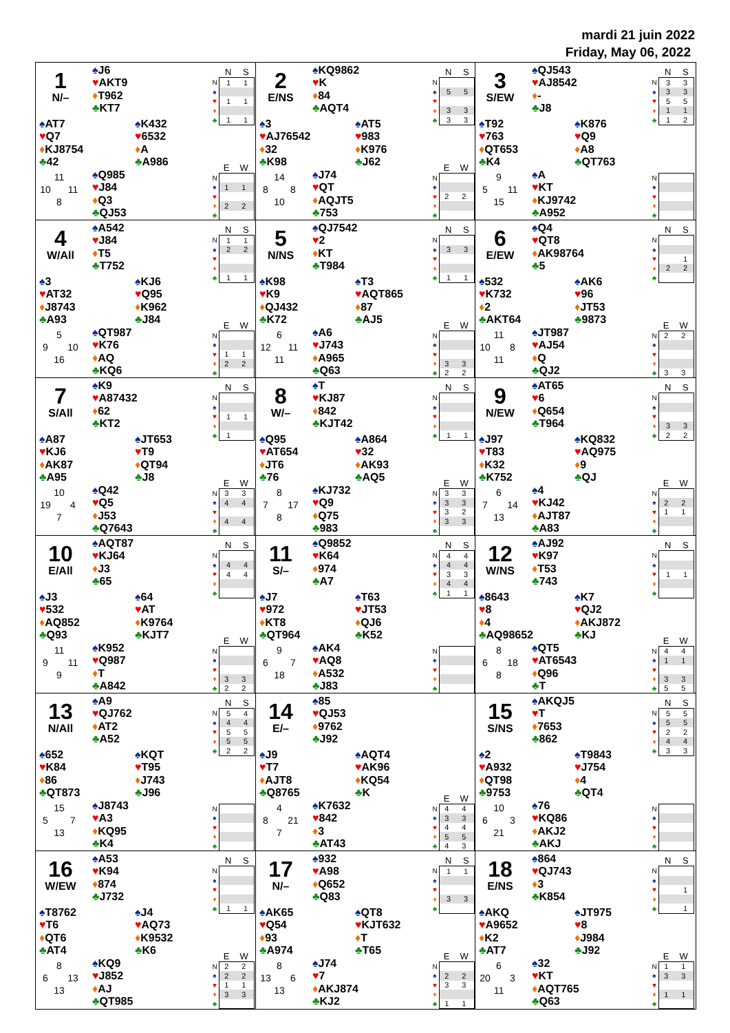mardi 21 juin 2022
Friday, May 06, 2022
1
N/–
♠J6
♥AKT9
♦T962
♣KT7
| | N | S |
| --- | --- | --- |
| N | 1 | 1 |
| ♠ | | |
| ♥ | 1 | 1 |
| ♦ | | |
| ♣ | 1 | 1 |
♠AT7
♥Q7
♦KJ8754
♣42
♠K432
♥6532
♦A
♣A986
11 10 11 8
♠Q985
♥J84
♦Q3
♣QJ53
| | E | W |
| --- | --- | --- |
| N | | |
| ♠ | 1 | 1 |
| ♥ | | |
| ♦ | 2 | 2 |
| ♣ | | |
2
E/NS
♠KQ9862
♥K
♦84
♣AQT4
| | N | S |
| --- | --- | --- |
| N | | |
| ♠ | 5 | 5 |
| ♥ | | |
| ♦ | 3 | 3 |
| ♣ | 3 | 3 |
♠3
♥AJ76542
♦32
♣K98
♠AT5
♥983
♦K976
♣J62
14 8 8 10
♠J74
♥QT
♦AQJT5
♣753
| | E | W |
| --- | --- | --- |
| N | | |
| ♠ | | |
| ♥ | 2 | 2 |
| ♦ | | |
| ♣ | | |
3
S/EW
♠QJ543
♥AJ8542
♦-
♣J8
| | N | S |
| --- | --- | --- |
| N | 3 | 3 |
| ♠ | 3 | 3 |
| ♥ | 5 | 5 |
| ♦ | 1 | 1 |
| ♣ | 1 | 2 |
♠T92
♥763
♦QT653
♣K4
♠K876
♥Q9
♦A8
♣QT763
9 5 11 15
♠A
♥KT
♦KJ9742
♣A952
| N | | |
| ♠ | | |
| ♥ | | |
| ♦ | | |
| ♣ | | |
4
W/All
♠A542
♥J84
♦T5
♣T752
| | N | S |
| --- | --- | --- |
| N | 1 | 1 |
| ♠ | 2 | 2 |
| ♥ | | |
| ♦ | | |
| ♣ | 1 | 1 |
♠3
♥AT32
♦J8743
♣A93
♠KJ6
♥Q95
♦K962
♣J84
5 9 10 16
♠QT987
♥K76
♦AQ
♣KQ6
| | E | W |
| --- | --- | --- |
| N | | |
| ♠ | | |
| ♥ | 1 | 1 |
| ♦ | 2 | 2 |
| ♣ | | |
5
N/NS
♠QJ7542
♥2
♦KT
♣T984
| | N | S |
| --- | --- | --- |
| N | | |
| ♠ | 3 | 3 |
| ♥ | | |
| ♦ | | |
| ♣ | 1 | 1 |
♠K98
♥K9
♦QJ432
♣K72
♠T3
♥AQT865
♦87
♣AJ5
6 12 11 11
♠A6
♥J743
♦A965
♣Q63
| | E | W |
| --- | --- | --- |
| N | | |
| ♠ | | |
| ♥ | | |
| ♦ | 3 | 3 |
| ♣ | 2 | 2 |
6
E/EW
♠Q4
♥QT8
♦AK98764
♣5
| | N | S |
| --- | --- | --- |
| N | | |
| ♠ | | |
| ♥ | | 1 |
| ♦ | 2 | 2 |
| ♣ | | |
♠532
♥K732
♦2
♣AKT64
♠AK6
♥96
♦JT53
♣9873
11 10 8 11
♠JT987
♥AJ54
♦Q
♣QJ2
| | E | W |
| --- | --- | --- |
| N | 2 | 2 |
| ♠ | | |
| ♥ | | |
| ♦ | | |
| ♣ | 3 | 3 |
7
S/All
♠K9
♥A87432
♦62
♣KT2
| | N | S |
| --- | --- | --- |
| N | | |
| ♠ | | |
| ♥ | 1 | 1 |
| ♦ | | |
| ♣ | 1 | |
♠A87
♥KJ6
♦AK87
♣A95
♠JT653
♥T9
♦QT94
♣J8
10 19 4 7
♠Q42
♥Q5
♦J53
♣Q7643
| | E | W |
| --- | --- | --- |
| N | 3 | 3 |
| ♠ | 4 | 4 |
| ♥ | | |
| ♦ | 4 | 4 |
| ♣ | | |
8
W/–
♠T
♥KJ87
♦842
♣KJT42
| | N | S |
| --- | --- | --- |
| N | | |
| ♠ | | |
| ♥ | | |
| ♦ | | |
| ♣ | 1 | 1 |
♠Q95
♥AT654
♦JT6
♣76
♠A864
♥32
♦AK93
♣AQ5
8 7 17 8
♠KJ732
♥Q9
♦Q75
♣983
| | E | W |
| --- | --- | --- |
| N | 3 | 3 |
| ♠ | 3 | 3 |
| ♥ | 3 | 2 |
| ♦ | 3 | 3 |
| ♣ | | |
9
N/EW
♠AT65
♥6
♦Q654
♣T964
| | N | S |
| --- | --- | --- |
| N | | |
| ♠ | | |
| ♥ | | |
| ♦ | 3 | 3 |
| ♣ | 2 | 2 |
♠J97
♥T83
♦K32
♣K752
♠KQ832
♥AQ975
♦9
♣QJ
6 7 14 13
♠4
♥KJ42
♦AJT87
♣A83
| | E | W |
| --- | --- | --- |
| N | | |
| ♠ | 2 | 2 |
| ♥ | 1 | 1 |
| ♦ | | |
| ♣ | | |
10
E/All
♠AQT87
♥KJ64
♦J3
♣65
| | N | S |
| --- | --- | --- |
| N | | |
| ♠ | 4 | 4 |
| ♥ | 4 | 4 |
| ♦ | | |
| ♣ | | |
♠J3
♥532
♦AQ852
♣Q93
♠64
♥AT
♦K9764
♣KJT7
11 9 11 9
♠K952
♥Q987
♦T
♣A842
| | E | W |
| --- | --- | --- |
| N | | |
| ♠ | | |
| ♥ | | |
| ♦ | 3 | 3 |
| ♣ | 2 | 2 |
11
S/–
♠Q9852
♥K64
♦974
♣A7
| | N | S |
| --- | --- | --- |
| N | 4 | 4 |
| ♠ | 4 | 4 |
| ♥ | 3 | 3 |
| ♦ | 4 | 4 |
| ♣ | 1 | 1 |
♠J7
♥972
♦KT8
♣QT964
♠T63
♥JT53
♦QJ6
♣K52
9 6 7 18
♠AK4
♥AQ8
♦A532
♣J83
| N | | |
| ♠ | | |
| ♥ | | |
| ♦ | | |
| ♣ | | |
12
W/NS
♠AJ92
♥K97
♦T53
♣743
| | N | S |
| --- | --- | --- |
| N | | |
| ♠ | | |
| ♥ | 1 | 1 |
| ♦ | | |
| ♣ | | |
♠8643
♥8
♦4
♣AQ98652
♠K7
♥QJ2
♦AKJ872
♣KJ
8 6 18 8
♠QT5
♥AT6543
♦Q96
♣T
| | E | W |
| --- | --- | --- |
| N | 4 | 4 |
| ♠ | 1 | 1 |
| ♥ | | |
| ♦ | 3 | 3 |
| ♣ | 5 | 5 |
13
N/All
♠A9
♥QJ762
♦AT2
♣A52
| | N | S |
| --- | --- | --- |
| N | 5 | 4 |
| ♠ | 4 | 4 |
| ♥ | 5 | 5 |
| ♦ | 5 | 5 |
| ♣ | 2 | 2 |
♠652
♥K84
♦86
♣QT873
♠KQT
♥T95
♦J743
♣J96
15 5 7 13
♠J8743
♥A3
♦KQ95
♣K4
| N | | |
| ♠ | | |
| ♥ | | |
| ♦ | | |
| ♣ | | |
14
E/–
♠85
♥QJ53
♦9762
♣J92
♠J9
♥T7
♦AJT8
♣Q8765
♠AQT4
♥AK96
♦KQ54
♣K
4 8 21 7
♠K7632
♥842
♦3
♣AT43
| | E | W |
| --- | --- | --- |
| N | 4 | 4 |
| ♠ | 3 | 3 |
| ♥ | 4 | 4 |
| ♦ | 5 | 5 |
| ♣ | 4 | 3 |
15
S/NS
♠AKQJ5
♥T
♦7653
♣862
| | N | S |
| --- | --- | --- |
| N | 5 | 5 |
| ♠ | 5 | 5 |
| ♥ | 2 | 2 |
| ♦ | 4 | 4 |
| ♣ | 3 | 3 |
♠2
♥A932
♦QT98
♣9753
♠T9843
♥J754
♦4
♣QT4
10 6 3 21
♠76
♥KQ86
♦AKJ2
♣AKJ
| N | | |
| ♠ | | |
| ♥ | | |
| ♦ | | |
| ♣ | | |
16
W/EW
♠A53
♥K94
♦874
♣J732
| | N | S |
| --- | --- | --- |
| N | | |
| ♠ | | |
| ♥ | | |
| ♦ | | |
| ♣ | 1 | 1 |
♠T8762
♥T6
♦QT6
♣AT4
♠J4
♥AQ73
♦K9532
♣K6
8 6 13 13
♠KQ9
♥J852
♦AJ
♣QT985
| | E | W |
| --- | --- | --- |
| N | 2 | 2 |
| ♠ | 2 | 2 |
| ♥ | 1 | 1 |
| ♦ | 3 | 3 |
| ♣ | | |
17
N/–
♠932
♥A98
♦Q652
♣Q83
| | N | S |
| --- | --- | --- |
| N | 1 | 1 |
| ♠ | | |
| ♥ | | |
| ♦ | 3 | 3 |
| ♣ | | |
♠AK65
♥Q54
♦93
♣A974
♠QT8
♥KJT632
♦T
♣T65
8 13 6 13
♠J74
♥7
♦AKJ874
♣KJ2
| | E | W |
| --- | --- | --- |
| N | | |
| ♠ | 2 | 2 |
| ♥ | 3 | 3 |
| ♦ | | |
| ♣ | 1 | 1 |
18
E/NS
♠864
♥QJ743
♦3
♣K854
| | N | S |
| --- | --- | --- |
| N | | |
| ♠ | | |
| ♥ | | 1 |
| ♦ | | |
| ♣ | | 1 |
♠AKQ
♥A9652
♦K2
♣AT7
♠JT975
♥8
♦J984
♣J92
6 20 3 11
♠32
♥KT
♦AQT765
♣Q63
| | E | W |
| --- | --- | --- |
| N | 1 | 1 |
| ♠ | 3 | 3 |
| ♥ | | |
| ♦ | 1 | 1 |
| ♣ | | |